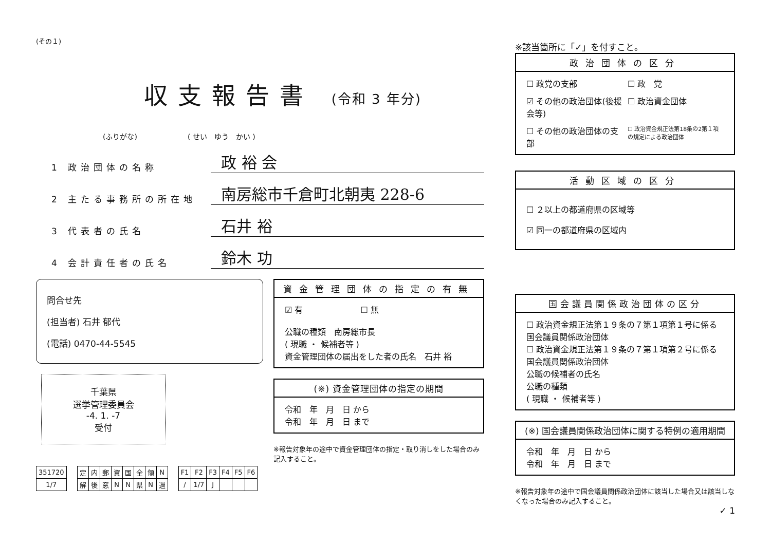(その１)
収支報告書 (令和 3 年分)
(ふりがな)　　　　　　　( せい　ゆう　かい )
1 政治団体の名称
政 裕 会
2 主たる事務所の所在地
南房総市千倉町北朝夷 228-6
3 代表者の氏名
石井 裕
4 会計責任者の氏名
鈴木 功
問合せ先
(担当者) 石井 郁代
(電話) 0470-44-5545
千葉県
選挙管理委員会
-4. 1. -7
受付
資金管理団体の指定の有無
☑ 有　　　　　　　☐ 無
公職の種類　南房総市長
( 現職 ・ 候補者等 )
資金管理団体の届出をした者の氏名　石井 裕
(※) 資金管理団体の指定の期間
令和　年　月　日 から
令和　年　月　日 まで
※報告対象年の途中で資金管理団体の指定・取り消しをした場合のみ記入すること。
| 351720 |
| 1/7 |
| 定 | 内 | 郵 | 資 | 国 | 全 | 領 | N |
| 解 | 後 | 窓 | N | N | 県 | N | 過 |
| F1 | F2 | F3 | F4 | F5 | F6 |
| / | 1/7 | J | | | |
※該当箇所に「✓」を付すこと。
政治団体の区分
☐ 政党の支部
☐ 政　党
☑ その他の政治団体(後援会等)
☐ 政治資金団体
☐ その他の政治団体の支部
☐ 政治資金規正法第18条の2第１項の規定による政治団体
活動区域の区分
☐ ２以上の都道府県の区域等
☑ 同一の都道府県の区域内
国会議員関係政治団体の区分
☐ 政治資金規正法第１９条の７第１項第１号に係る国会議員関係政治団体
☐ 政治資金規正法第１９条の７第１項第２号に係る国会議員関係政治団体
公職の候補者の氏名
公職の種類
( 現職 ・ 候補者等 )
(※) 国会議員関係政治団体に関する特例の適用期間
令和　年　月　日 から
令和　年　月　日 まで
※報告対象年の途中で国会議員関係政治団体に該当した場合又は該当しなくなった場合のみ記入すること。
✓ 1